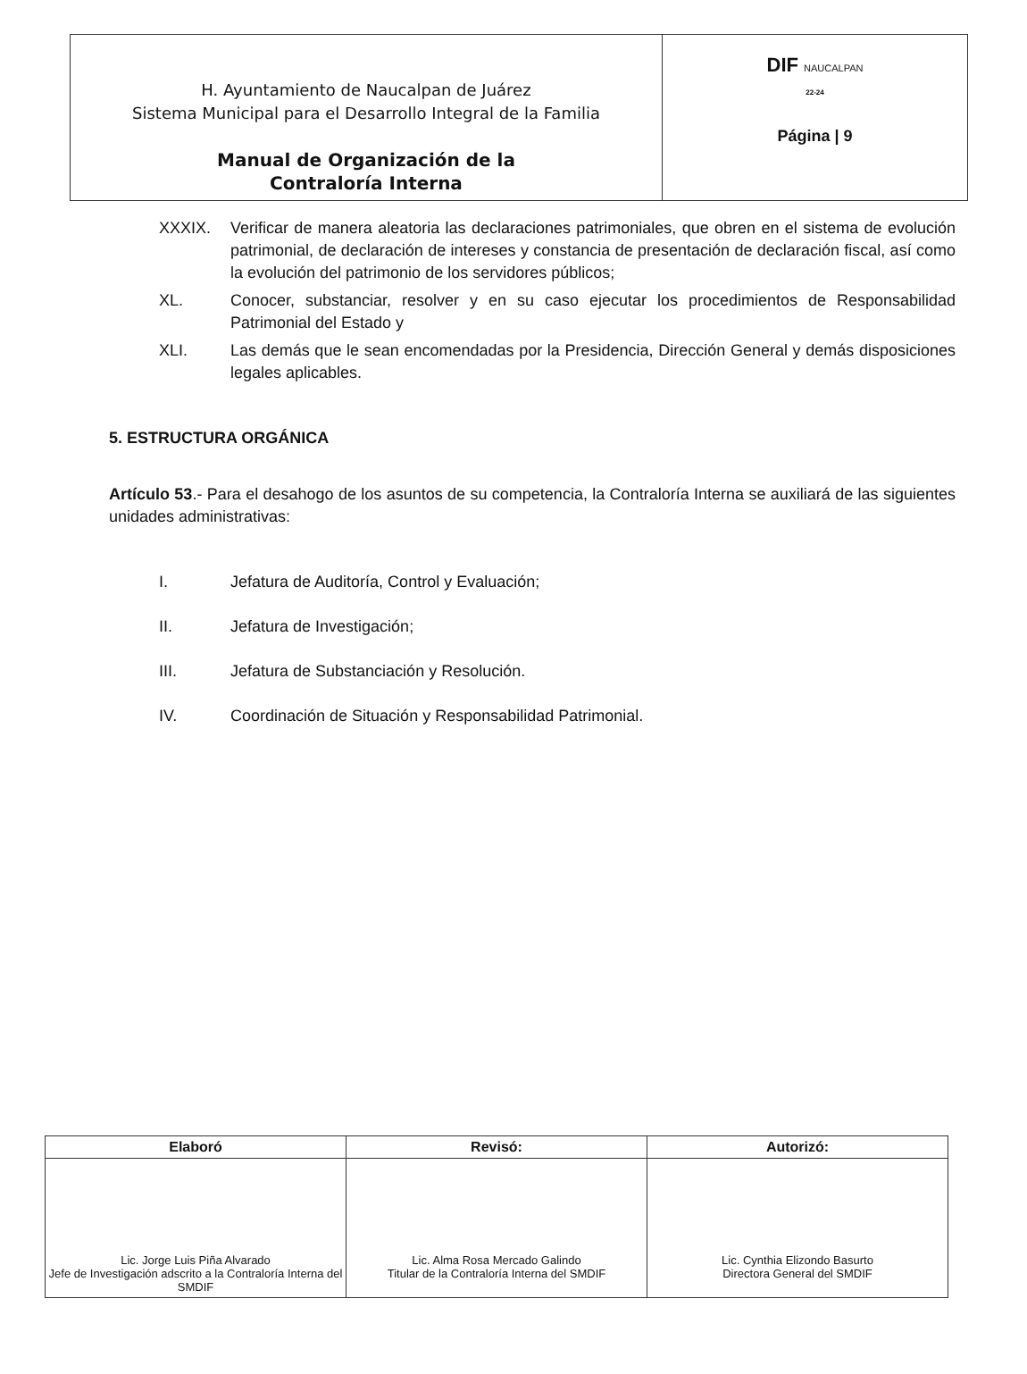| H. Ayuntamiento de Naucalpan de Juárez Sistema Municipal para el Desarrollo Integral de la Familia Manual de Organización de la Contraloría Interna | DIF NAUCALPAN 22-24 Página / 9 |
XXXIX. Verificar de manera aleatoria las declaraciones patrimoniales, que obren en el sistema de evolución patrimonial, de declaración de intereses y constancia de presentación de declaración fiscal, así como la evolución del patrimonio de los servidores públicos;
XL. Conocer, substanciar, resolver y en su caso ejecutar los procedimientos de Responsabilidad Patrimonial del Estado y
XLI. Las demás que le sean encomendadas por la Presidencia, Dirección General y demás disposiciones legales aplicables.
5. ESTRUCTURA ORGÁNICA
Artículo 53.- Para el desahogo de los asuntos de su competencia, la Contraloría Interna se auxiliará de las siguientes unidades administrativas:
I. Jefatura de Auditoría, Control y Evaluación;
II. Jefatura de Investigación;
III. Jefatura de Substanciación y Resolución.
IV. Coordinación de Situación y Responsabilidad Patrimonial.
| Elaboró | Revisó: | Autorizó: |
| --- | --- | --- |
| Lic. Jorge Luis Piña Alvarado Jefe de Investigación adscrito a la Contraloría Interna del SMDIF | Lic. Alma Rosa Mercado Galindo Titular de la Contraloría Interna del SMDIF | Lic. Cynthia Elizondo Basurto Directora General del SMDIF |